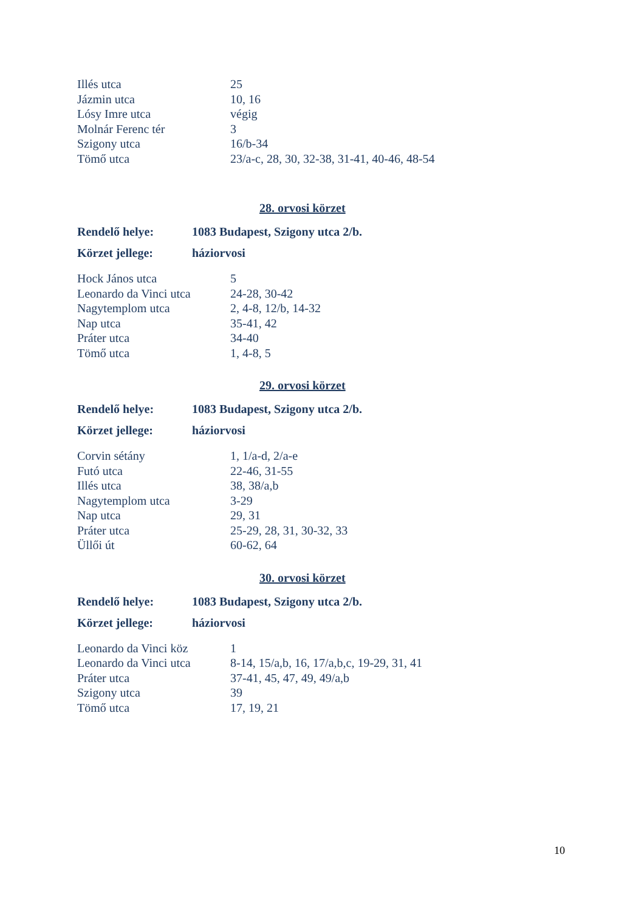| Illés utca | 25 |
| Jázmin utca | 10, 16 |
| Lósy Imre utca | végig |
| Molnár Ferenc tér | 3 |
| Szigony utca | 16/b-34 |
| Tömő utca | 23/a-c, 28, 30, 32-38, 31-41, 40-46, 48-54 |
28. orvosi körzet
| Rendelő helye: | 1083 Budapest, Szigony utca 2/b. |
| Körzet jellege: | háziorvosi |
| Hock János utca | 5 |
| Leonardo da Vinci utca | 24-28, 30-42 |
| Nagytemplom utca | 2, 4-8, 12/b, 14-32 |
| Nap utca | 35-41, 42 |
| Práter utca | 34-40 |
| Tömő utca | 1, 4-8, 5 |
29. orvosi körzet
| Rendelő helye: | 1083 Budapest, Szigony utca 2/b. |
| Körzet jellege: | háziorvosi |
| Corvin sétány | 1, 1/a-d, 2/a-e |
| Futó utca | 22-46, 31-55 |
| Illés utca | 38, 38/a,b |
| Nagytemplom utca | 3-29 |
| Nap utca | 29, 31 |
| Práter utca | 25-29, 28, 31, 30-32, 33 |
| Üllői út | 60-62, 64 |
30. orvosi körzet
| Rendelő helye: | 1083 Budapest, Szigony utca 2/b. |
| Körzet jellege: | háziorvosi |
| Leonardo da Vinci köz | 1 |
| Leonardo da Vinci utca | 8-14, 15/a,b, 16, 17/a,b,c, 19-29, 31, 41 |
| Práter utca | 37-41, 45, 47, 49, 49/a,b |
| Szigony utca | 39 |
| Tömő utca | 17, 19, 21 |
10